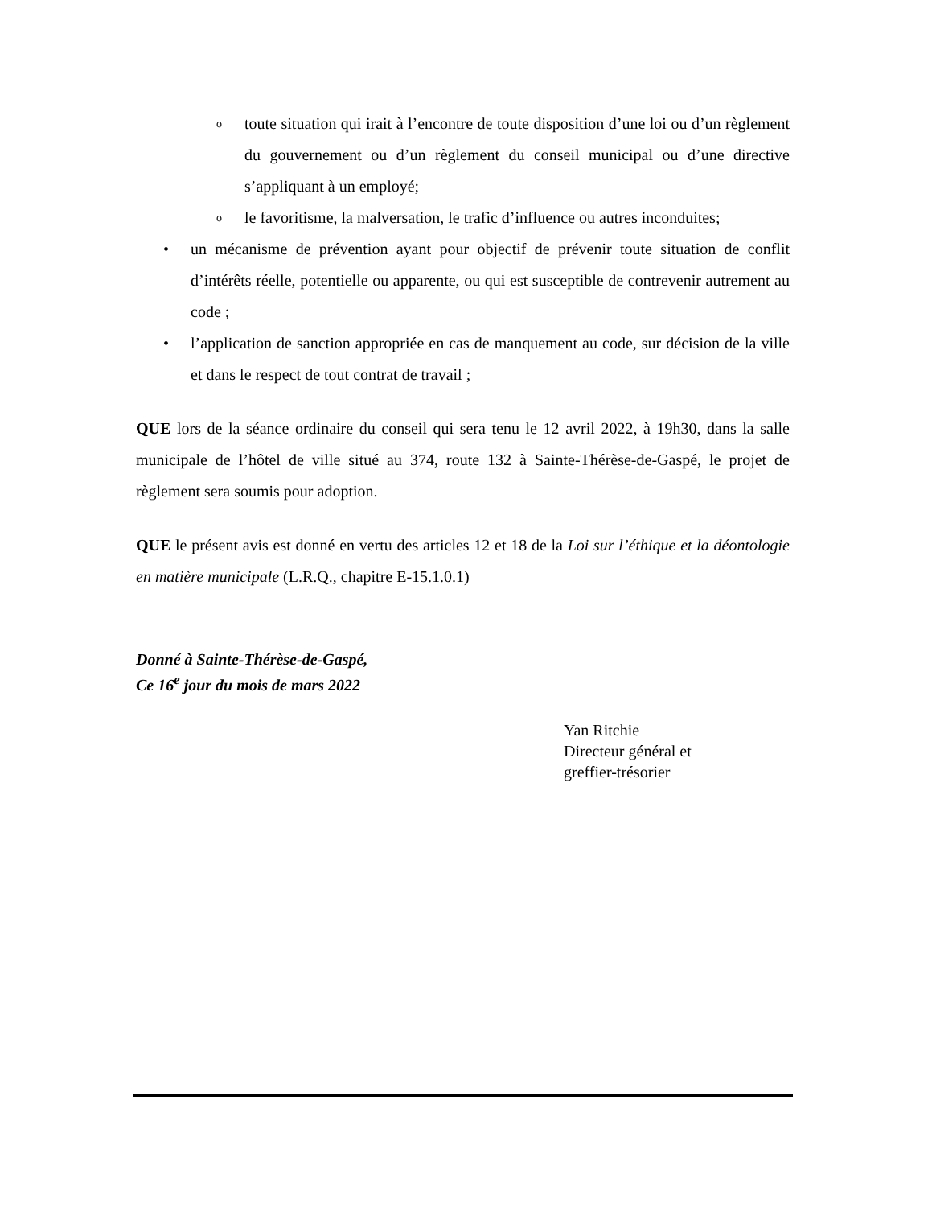otoute situation qui irait à l’encontre de toute disposition d’une loi ou d’un règlement du gouvernement ou d’un règlement du conseil municipal ou d’une directive s’appliquant à un employé;
ole favoritisme, la malversation, le trafic d’influence ou autres inconduites;
• un mécanisme de prévention ayant pour objectif de prévenir toute situation de conflit d’intérêts réelle, potentielle ou apparente, ou qui est susceptible de contrevenir autrement au code ;
• l’application de sanction appropriée en cas de manquement au code, sur décision de la ville et dans le respect de tout contrat de travail ;
QUE lors de la séance ordinaire du conseil qui sera tenu le 12 avril 2022, à 19h30, dans la salle municipale de l’hôtel de ville situé au 374, route 132 à Sainte-Thérèse-de-Gaspé, le projet de règlement sera soumis pour adoption.
QUE le présent avis est donné en vertu des articles 12 et 18 de la Loi sur l’éthique et la déontologie en matière municipale (L.R.Q., chapitre E-15.1.0.1)
Donné à Sainte-Thérèse-de-Gaspé,
Ce 16<sup>e</sup> jour du mois de mars 2022
Yan Ritchie
Directeur général et
greffier-trésorier